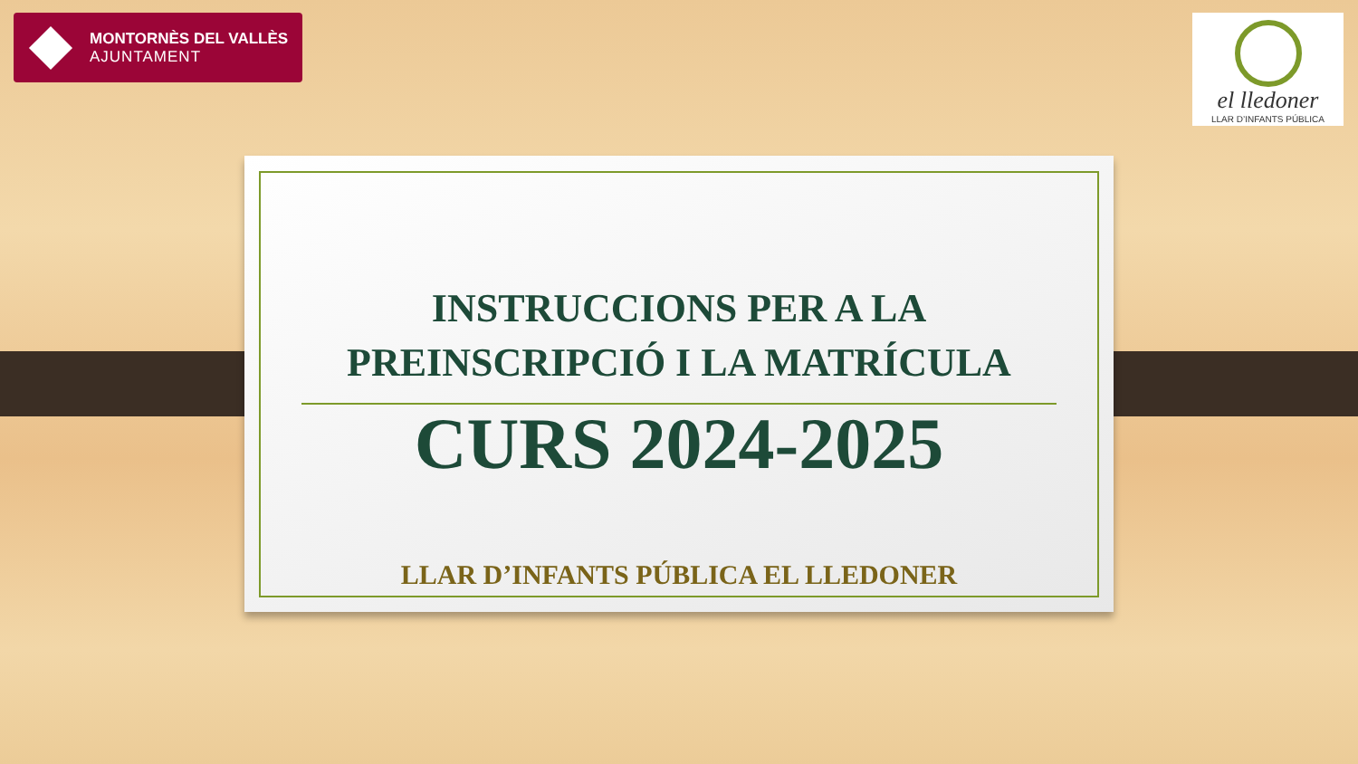MONTORNÈS DEL VALLÈS
AJUNTAMENT
el lledoner
LLAR D’INFANTS PÚBLICA
INSTRUCCIONS PER A LA
PREINSCRIPCIÓ I LA MATRÍCULA
CURS 2024-2025
LLAR D’INFANTS PÚBLICA EL LLEDONER